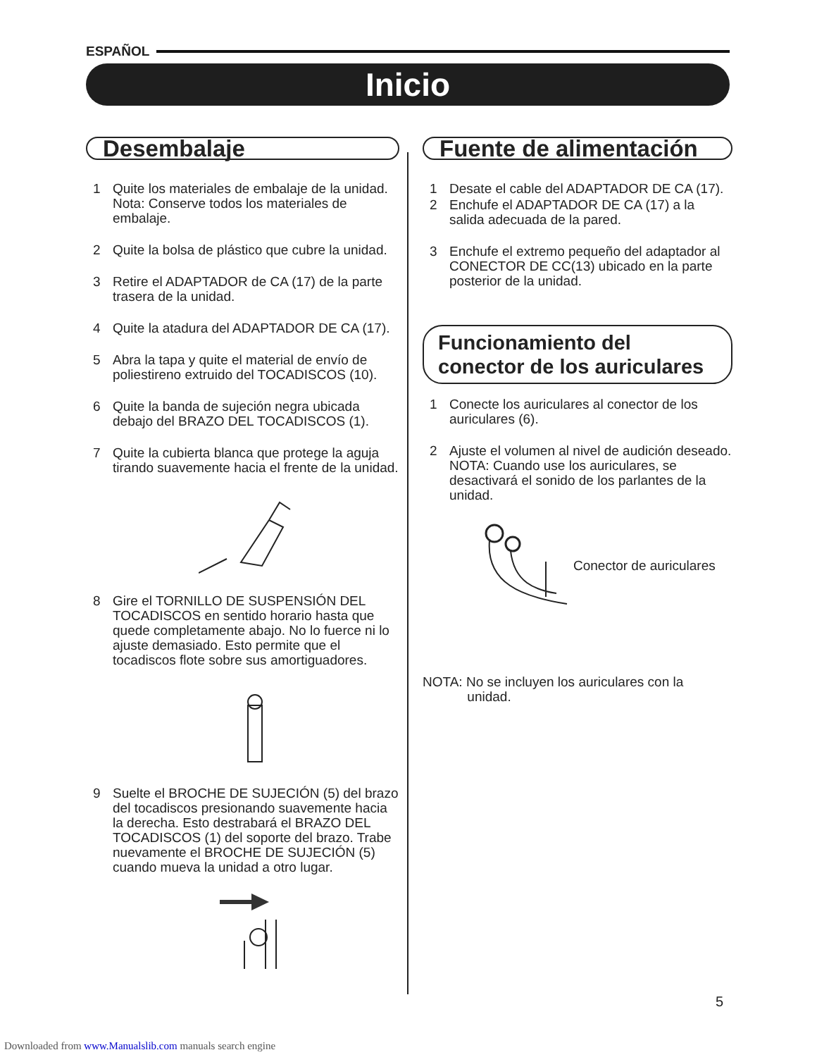ESPAÑOL
Inicio
Desembalaje
1 Quite los materiales de embalaje de la unidad.
Nota: Conserve todos los materiales de embalaje.
2 Quite la bolsa de plástico que cubre la unidad.
3 Retire el ADAPTADOR de CA (17) de la parte trasera de la unidad.
4 Quite la atadura del ADAPTADOR DE CA (17).
5 Abra la tapa y quite el material de envío de poliestireno extruido del TOCADISCOS (10).
6 Quite la banda de sujeción negra ubicada debajo del BRAZO DEL TOCADISCOS (1).
7 Quite la cubierta blanca que protege la aguja tirando suavemente hacia el frente de la unidad.
8 Gire el TORNILLO DE SUSPENSIÓN DEL TOCADISCOS en sentido horario hasta que quede completamente abajo. No lo fuerce ni lo ajuste demasiado. Esto permite que el tocadiscos flote sobre sus amortiguadores.
9 Suelte el BROCHE DE SUJECIÓN (5) del brazo del tocadiscos presionando suavemente hacia la derecha. Esto destrabará el BRAZO DEL TOCADISCOS (1) del soporte del brazo. Trabe nuevamente el BROCHE DE SUJECIÓN (5) cuando mueva la unidad a otro lugar.
Fuente de alimentación
1 Desate el cable del ADAPTADOR DE CA (17).
2 Enchufe el ADAPTADOR DE CA (17) a la salida adecuada de la pared.
3 Enchufe el extremo pequeño del adaptador al CONECTOR DE CC(13) ubicado en la parte posterior de la unidad.
Funcionamiento del conector de los auriculares
1 Conecte los auriculares al conector de los auriculares (6).
2 Ajuste el volumen al nivel de audición deseado.
NOTA: Cuando use los auriculares, se desactivará el sonido de los parlantes de la unidad.
Conector de auriculares
NOTA: No se incluyen los auriculares con la
unidad.
5
Downloaded from www.Manualslib.com manuals search engine